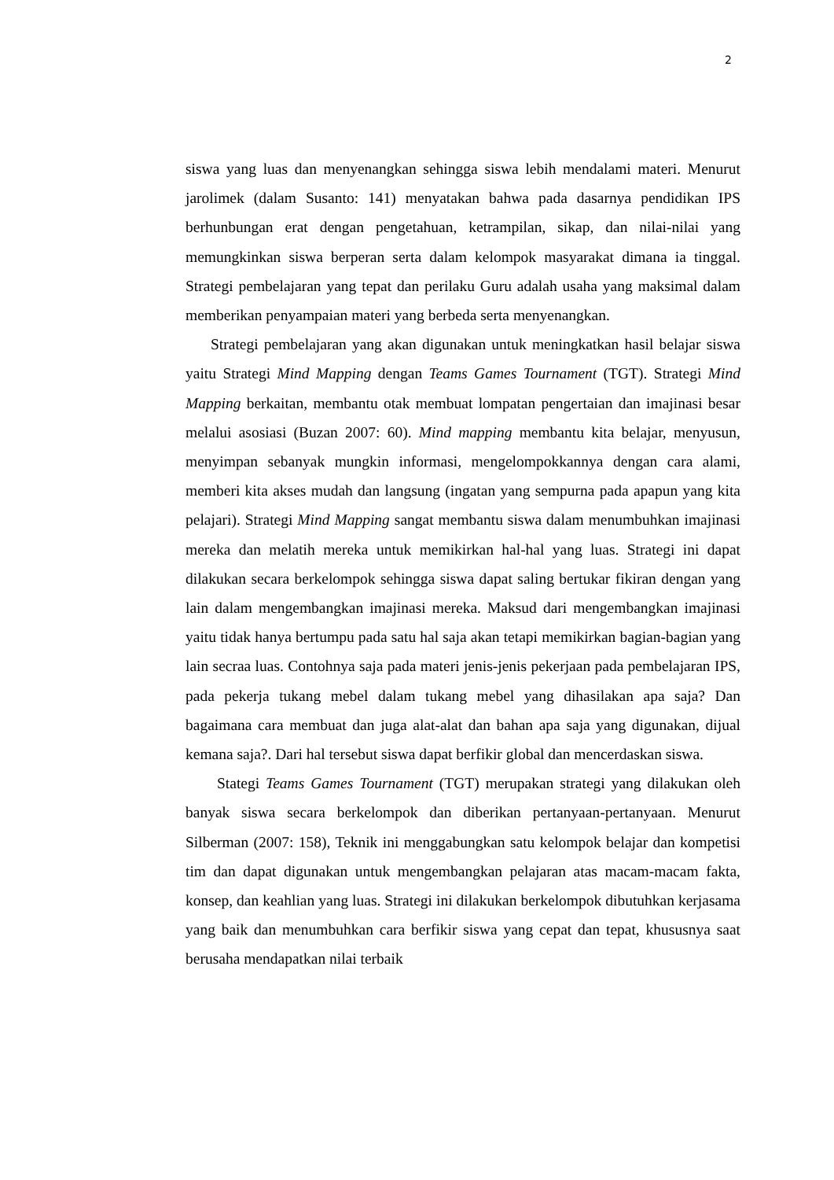2
siswa yang luas dan menyenangkan sehingga siswa lebih mendalami materi. Menurut jarolimek (dalam Susanto: 141) menyatakan bahwa pada dasarnya pendidikan IPS berhunbungan erat dengan pengetahuan, ketrampilan, sikap, dan nilai-nilai yang memungkinkan siswa berperan serta dalam kelompok masyarakat dimana ia tinggal. Strategi pembelajaran yang tepat dan perilaku Guru adalah usaha yang maksimal dalam memberikan penyampaian materi yang berbeda serta menyenangkan.
Strategi pembelajaran yang akan digunakan untuk meningkatkan hasil belajar siswa yaitu Strategi Mind Mapping dengan Teams Games Tournament (TGT). Strategi Mind Mapping berkaitan, membantu otak membuat lompatan pengertaian dan imajinasi besar melalui asosiasi (Buzan 2007: 60). Mind mapping membantu kita belajar, menyusun, menyimpan sebanyak mungkin informasi, mengelompokkannya dengan cara alami, memberi kita akses mudah dan langsung (ingatan yang sempurna pada apapun yang kita pelajari). Strategi Mind Mapping sangat membantu siswa dalam menumbuhkan imajinasi mereka dan melatih mereka untuk memikirkan hal-hal yang luas. Strategi ini dapat dilakukan secara berkelompok sehingga siswa dapat saling bertukar fikiran dengan yang lain dalam mengembangkan imajinasi mereka. Maksud dari mengembangkan imajinasi yaitu tidak hanya bertumpu pada satu hal saja akan tetapi memikirkan bagian-bagian yang lain secraa luas. Contohnya saja pada materi jenis-jenis pekerjaan pada pembelajaran IPS, pada pekerja tukang mebel dalam tukang mebel yang dihasilakan apa saja? Dan bagaimana cara membuat dan juga alat-alat dan bahan apa saja yang digunakan, dijual kemana saja?. Dari hal tersebut siswa dapat berfikir global dan mencerdaskan siswa.
Stategi Teams Games Tournament (TGT) merupakan strategi yang dilakukan oleh banyak siswa secara berkelompok dan diberikan pertanyaan-pertanyaan. Menurut Silberman (2007: 158), Teknik ini menggabungkan satu kelompok belajar dan kompetisi tim dan dapat digunakan untuk mengembangkan pelajaran atas macam-macam fakta, konsep, dan keahlian yang luas. Strategi ini dilakukan berkelompok dibutuhkan kerjasama yang baik dan menumbuhkan cara berfikir siswa yang cepat dan tepat, khususnya saat berusaha mendapatkan nilai terbaik